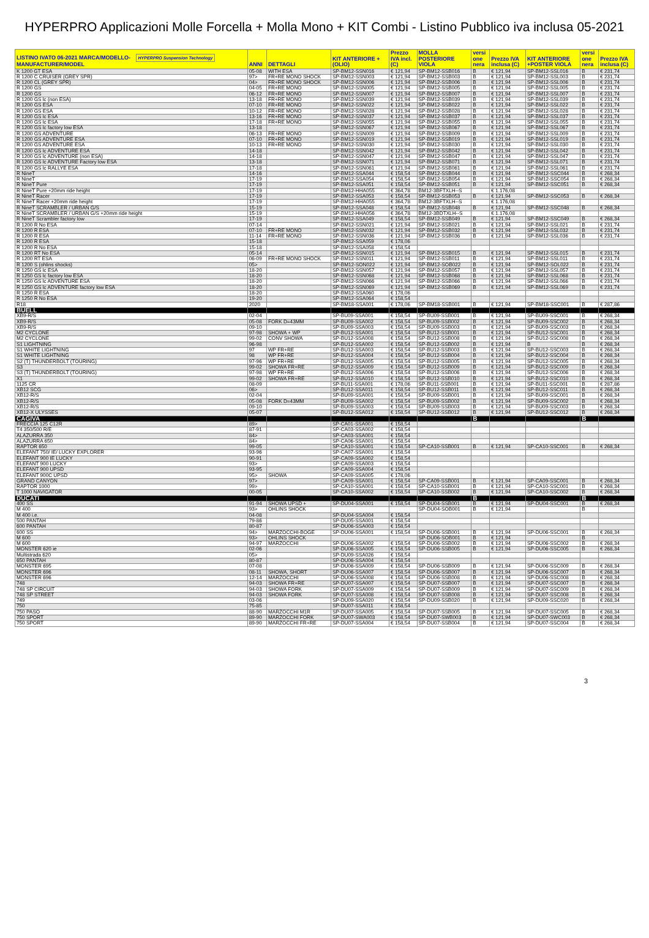HYPERPRO Applicazioni Molle Forcella + Molla Mono + KIT Combi - Listino Pubblico iva inclusa 05-2021
| LISTINO IVATO 06-2021 MARCA/MODELLO- HYPERPRO Suspension Technology MANUFACTURER/MODEL | ANNI | DETTAGLI | KIT ANTERIORE + (OLIO) | Prezzo IVA incl. (C) | MOLLA POSTERIORE VIOLA | versi one nera | Prezzo IVA inclusa (C) | KIT ANTERIORE +POSTER VIOLA | versi one nera | Prezzo IVA inclusa (C) |
| --- | --- | --- | --- | --- | --- | --- | --- | --- | --- | --- |
| K 1200 GT ESA | 05-08 | WITH ESA | SP-BM12-SSN016 | € 121,94 | SP-BM12-SSB016 | B | € 121,94 | SP-BM12-SSL016 | B | € 231,74 |
| R 1200 C CRUISER (GREY SPR) | 97> | FR+RE MONO SHOCK | SP-BM12-SSN003 | € 121,94 | SP-BM12-SSB003 | B | € 121,94 | SP-BM12-SSL003 | B | € 231,74 |
| R 1200 CL (GREY SPR) | 04> | FR+RE MONO SHOCK | SP-BM12-SSN006 | € 121,94 | SP-BM12-SSB006 | B | € 121,94 | SP-BM12-SSL006 | B | € 231,74 |
| R 1200 GS | 04-05 | FR+RE MONO | SP-BM12-SSN005 | € 121,94 | SP-BM12-SSB005 | B | € 121,94 | SP-BM12-SSL005 | B | € 231,74 |
| R 1200 GS | 06-12 | FR+RE MONO | SP-BM12-SSN007 | € 121,94 | SP-BM12-SSB007 | B | € 121,94 | SP-BM12-SSL007 | B | € 231,74 |
| R 1200 GS lc (non ESA) | 13-18 | FR+RE MONO | SP-BM12-SSN039 | € 121,94 | SP-BM12-SSB039 | B | € 121,94 | SP-BM12-SSL039 | B | € 231,74 |
| R 1200 GS ESA | 07-10 | FR+RE MONO | SP-BM12-SSN022 | € 121,94 | SP-BM12-SSB022 | B | € 121,94 | SP-BM12-SSL022 | B | € 231,74 |
| R 1200 GS ESA | 10-12 | FR+RE MONO | SP-BM12-SSN028 | € 121,94 | SP-BM12-SSB028 | B | € 121,94 | SP-BM12-SSL028 | B | € 231,74 |
| R 1200 GS lc ESA | 13-16 | FR+RE MONO | SP-BM12-SSN037 | € 121,94 | SP-BM12-SSB037 | B | € 121,94 | SP-BM12-SSL037 | B | € 231,74 |
| R 1200 GS lc ESA | 17-18 | FR+RE MONO | SP-BM12-SSN055 | € 121,94 | SP-BM12-SSB055 | B | € 121,94 | SP-BM12-SSL055 | B | € 231,74 |
| R 1200 GS lc factory low ESA | 13-18 | | SP-BM12-SSN067 | € 121,94 | SP-BM12-SSB067 | B | € 121,94 | SP-BM12-SSL067 | B | € 231,74 |
| R 1200 GS ADVENTURE | 06-13 | FR+RE MONO | SP-BM12-SSN009 | € 121,94 | SP-BM12-SSB009 | B | € 121,94 | SP-BM12-SSL009 | B | € 231,74 |
| R 1200 GS ADVENTURE ESA | 07-10 | FR+RE MONO | SP-BM12-SSN019 | € 121,94 | SP-BM12-SSB019 | B | € 121,94 | SP-BM12-SSL019 | B | € 231,74 |
| R 1200 GS ADVENTURE ESA | 10-13 | FR+RE MONO | SP-BM12-SSN030 | € 121,94 | SP-BM12-SSB030 | B | € 121,94 | SP-BM12-SSL030 | B | € 231,74 |
| R 1200 GS lc ADVENTURE ESA | 14-18 | | SP-BM12-SSN042 | € 121,94 | SP-BM12-SSB042 | B | € 121,94 | SP-BM12-SSL042 | B | € 231,74 |
| R 1200 GS lc ADVENTURE (non ESA) | 14-18 | | SP-BM12-SSN047 | € 121,94 | SP-BM12-SSB047 | B | € 121,94 | SP-BM12-SSL047 | B | € 231,74 |
| R 1200 GS lc ADVENTURE Factory low ESA | 13-18 | | SP-BM12-SSN071 | € 121,94 | SP-BM12-SSB071 | B | € 121,94 | SP-BM12-SSL071 | B | € 231,74 |
| R 1200 GS lc RALLYE ESA | 17-18 | | SP-BM12-SSN061 | € 121,94 | SP-BM12-SSB061 | B | € 121,94 | SP-BM12-SSL061 | B | € 231,74 |
| R NineT | 14-16 | | SP-BM12-SSA044 | € 158,54 | SP-BM12-SSB044 | B | € 121,94 | SP-BM12-SSC044 | B | € 268,34 |
| R NineT | 17-19 | | SP-BM12-SSA054 | € 158,54 | SP-BM12-SSB054 | B | € 121,94 | SP-BM12-SSC054 | B | € 268,34 |
| R NineT Pure | 17-19 | | SP-BM12-SSA051 | € 158,54 | SP-BM12-SSB051 | B | € 121,94 | SP-BM12-SSC051 | B | € 268,34 |
| R NineT Pure +20mm ride height | 17-19 | | SP-BM12-HHA055 | € 364,78 | BM12-3BFTXLH--S | | € 1.176,08 | | | |
| R NineT Racer | 17-19 | | SP-BM12-SSA053 | € 158,54 | SP-BM12-SSB053 | B | € 121,94 | SP-BM12-SSC053 | B | € 268,34 |
| R NineT Racer +20mm ride height | 17-19 | | SP-BM12-HHA055 | € 364,78 | BM12-3BFTXLH--S | | € 1.176,08 | | | |
| R NineT SCRAMBLER / URBAN G/S | 15-19 | | SP-BM12-SSA048 | € 158,54 | SP-BM12-SSB048 | B | € 121,94 | SP-BM12-SSC048 | B | € 268,34 |
| R NineT SCRAMBLER / URBAN G/S +20mm ride height | 15-19 | | SP-BM12-HHA056 | € 364,78 | BM12-3BDTXLH--S | | € 1.176,08 | | | |
| R NineT Scrambler factory low | 17-19 | | SP-BM12-SSA049 | € 158,54 | SP-BM12-SSB049 | B | € 121,94 | SP-BM12-SSC049 | B | € 268,34 |
| R 1200 R No ESA | 07-14 | | SP-BM12-SSN021 | € 121,94 | SP-BM12-SSB021 | B | € 121,94 | SP-BM12-SSL021 | B | € 231,74 |
| R 1200 R ESA | 07-10 | FR+RE MONO | SP-BM12-SSN032 | € 121,94 | SP-BM12-SSB032 | B | € 121,94 | SP-BM12-SSL032 | B | € 231,74 |
| R 1200 R ESA | 11-14 | FR+RE MONO | SP-BM12-SSN036 | € 121,94 | SP-BM12-SSB036 | B | € 121,94 | SP-BM12-SSL036 | B | € 231,74 |
| R 1200 R ESA | 15-18 | | SP-BM12-SSA059 | € 178,06 | | | | | | |
| R 1200 R No ESA | 15-18 | | SP-BM12-SSA058 | € 158,54 | | | | | | |
| R 1200 RT No ESA | 05-14 | | SP-BM12-SSN015 | € 121,94 | SP-BM12-SSB015 | B | € 121,94 | SP-BM12-SSL015 | B | € 231,74 |
| R 1200 RT ESA | 06-09 | FR+RE MONO SHOCK | SP-BM12-SSN011 | € 121,94 | SP-BM12-SSB011 | B | € 121,94 | SP-BM12-SSL011 | B | € 231,74 |
| R 1200 S (ohlins shocks) | 05> | | SP-BM12-SON022 | € 121,94 | SP-BM12-SOB022 | B | € 121,94 | SP-BM12-SOL022 | B | € 231,74 |
| R 1250 GS lc ESA | 18-20 | | SP-BM12-SSN057 | € 121,94 | SP-BM12-SSB057 | B | € 121,94 | SP-BM12-SSL057 | B | € 231,74 |
| R 1250 GS lc factory low ESA | 18-20 | | SP-BM12-SSN068 | € 121,94 | SP-BM12-SSB068 | B | € 121,94 | SP-BM12-SSL068 | B | € 231,74 |
| R 1250 GS lc ADVENTURE ESA | 18-20 | | SP-BM12-SSN066 | € 121,94 | SP-BM12-SSB066 | B | € 121,94 | SP-BM12-SSL066 | B | € 231,74 |
| R 1250 GS lc ADVENTURE factory low ESA | 18-20 | | SP-BM12-SSN069 | € 121,94 | SP-BM12-SSB069 | B | € 121,94 | SP-BM12-SSL069 | B | € 231,74 |
| R 1250 R ESA | 18-20 | | SP-BM12-SSA060 | € 178,06 | | | | | | |
| R 1250 R No ESA | 19-20 | | SP-BM12-SSA064 | € 158,54 | | | | | | |
| R18 | 2020 | | SP-BM18-SSA001 | € 178,06 | SP-BM18-SSB001 | B | € 121,94 | SP-BM18-SSC001 | B | € 287,86 |
| BUELL | | | | | | | | | | |
| XB9-R/S | 02-04 | | SP-BU09-SSA001 | € 158,54 | SP-BU09-SSB001 | B | € 121,94 | SP-BU09-SSC001 | B | € 268,34 |
| XB9-R/S | 05-08 | FORK D=43MM | SP-BU09-SSA002 | € 158,54 | SP-BU09-SSB002 | B | € 121,94 | SP-BU09-SSC002 | B | € 268,34 |
| XB9-R/S | 09-10 | | SP-BU09-SSA003 | € 158,54 | SP-BU09-SSB003 | B | € 121,94 | SP-BU09-SSC003 | B | € 268,34 |
| M2 CYCLONE | 97-98 | SHOWA + WP | SP-BU12-SSA001 | € 158,54 | SP-BU12-SSB001 | B | € 121,94 | SP-BU12-SSC001 | B | € 268,34 |
| M2 CYCLONE | 99-02 | CONV SHOWA | SP-BU12-SSA008 | € 158,54 | SP-BU12-SSB008 | B | € 121,94 | SP-BU12-SSC008 | B | € 268,34 |
| S1 LIGHTNING | 96-98 | | SP-BU12-SSA002 | € 158,54 | SP-BU12-SSB002 | B | € 121,94 | B | B | € 268,34 |
| S1 WHITE LIGHTNING | 97 | WP FR+RE | SP-BU12-SSA003 | € 158,54 | SP-BU12-SSB003 | B | € 121,94 | SP-BU12-SSC003 | B | € 268,34 |
| S1 WHITE LIGHTNING | 98 | WP FR+RE | SP-BU12-SSA004 | € 158,54 | SP-BU12-SSB004 | B | € 121,94 | SP-BU12-SSC004 | B | € 268,34 |
| S2 (T) THUNDERBOLT (TOURING) | 97-96 | WP FR+RE | SP-BU12-SSA005 | € 158,54 | SP-BU12-SSB005 | B | € 121,94 | SP-BU12-SSC005 | B | € 268,34 |
| S3 | 99-02 | SHOWA FR+RE | SP-BU12-SSA009 | € 158,54 | SP-BU12-SSB009 | B | € 121,94 | SP-BU12-SSC009 | B | € 268,34 |
| S3 (T) THUNDERBOLT (TOURING) | 97-98 | WP FR+RE | SP-BU12-SSA006 | € 158,54 | SP-BU12-SSB006 | B | € 121,94 | SP-BU12-SSC006 | B | € 268,34 |
| X1 | 99-02 | SHOWA FR+RE | SP-BU12-SSA010 | € 158,54 | SP-BU12-SSB010 | B | € 121,94 | SP-BU12-SSC010 | B | € 268,34 |
| 1125 CR | 08-09 | | SP-BU11-SSA001 | € 178,06 | SP-BU11-SSB001 | B | € 121,94 | SP-BU11-SSC001 | B | € 287,86 |
| XB12 SCG | 06> | | SP-BU12-SSA011 | € 158,54 | SP-BU12-SSB011 | B | € 121,94 | SP-BU12-SSC011 | B | € 268,34 |
| XB12-R/S | 02-04 | | SP-BU09-SSA001 | € 158,54 | SP-BU09-SSB001 | B | € 121,94 | SP-BU09-SSC001 | B | € 268,34 |
| XB12-R/S | 05-08 | FORK D=43MM | SP-BU09-SSA002 | € 158,54 | SP-BU09-SSB002 | B | € 121,94 | SP-BU09-SSC002 | B | € 268,34 |
| XB12-R/S | 09-10 | | SP-BU09-SSA003 | € 158,54 | SP-BU09-SSB003 | B | € 121,94 | SP-BU09-SSC003 | B | € 268,34 |
| XB12-X ULYSSES | 05-07 | | SP-BU12-SSA012 | € 158,54 | SP-BU12-SSB012 | B | € 121,94 | SP-BU12-SSC012 | B | € 268,34 |
| CAGIVA | | | | | | B | | | B | |
| FRECCIA 125 C12R | 89> | | SP-CA01-SSA001 | € 158,54 | | | | | | |
| T4 350/500 R/E | 87-91 | | SP-CA03-SSA002 | € 158,54 | | | | | | |
| ALAZURRA 350 | 84> | | SP-CA03-SSA001 | € 158,54 | | | | | | |
| ALAZURRA 650 | 84> | | SP-CA06-SSA001 | € 158,54 | | | | | | |
| RAPTOR 650 | 99-05 | | SP-CA10-SSA001 | € 158,54 | SP-CA10-SSB001 | B | € 121,94 | SP-CA10-SSC001 | B | € 268,34 |
| ELEFANT 750/ IE/ LUCKY EXPLORER | 93-96 | | SP-CA07-SSA001 | € 158,54 | | | | | | |
| ELEFANT 900 IE LUCKY | 90-91 | | SP-CA09-SSA002 | € 158,54 | | | | | | |
| ELEFANT 900 LUCKY | 93> | | SP-CA09-SSA003 | € 158,54 | | | | | | |
| ELEFANT 900 UPSD | 93-95 | | SP-CA09-SSA004 | € 158,54 | | | | | | |
| ELEFANT 900C UPSD | 95> | SHOWA | SP-CA09-SSA005 | € 178,06 | | | | | | |
| GRAND CANYON | 97> | | SP-CA09-SSA001 | € 158,54 | SP-CA09-SSB001 | B | € 121,94 | SP-CA09-SSC001 | B | € 268,34 |
| RAPTOR 1000 | 99> | | SP-CA10-SSA001 | € 158,54 | SP-CA10-SSB001 | B | € 121,94 | SP-CA10-SSC001 | B | € 268,34 |
| T 1000 NAVIGATOR | 00-05 | | SP-CA10-SSA002 | € 158,54 | SP-CA10-SSB002 | B | € 121,94 | SP-CA10-SSC002 | B | € 268,34 |
| DUCATI | | | | | | B | | | B | |
| 400 SS | 91-94 | SHOWA UPSD + | SP-DU04-SSA001 | € 158,54 | SP-DU04-SSB001 | B | € 121,94 | SP-DU04-SSC001 | B | € 268,34 |
| M 400 | 93> | OHLINS SHOCK | | | SP-DU04-SOB001 | B | € 121,94 | | B | |
| M 400 i.e. | 04-08 | | SP-DU04-SSA004 | € 158,54 | | | | | | |
| 500 PANTAH | 79-86 | | SP-DU05-SSA001 | € 158,54 | | | | | | |
| 600 PANTAH | 80-87 | | SP-DU06-SSA003 | € 158,54 | | | | | | |
| 600 SS | 94> | MARZOCCHI-BOGE | SP-DU06-SSA001 | € 158,54 | SP-DU06-SSB001 | B | € 121,94 | SP-DU06-SSC001 | B | € 268,34 |
| M 600 | 93> | OHLINS SHOCK | | | SP-DU06-SOB001 | B | € 121,94 | | B | |
| M 600 | 94-97 | MARZOCCHI | SP-DU06-SSA002 | € 158,54 | SP-DU06-SSB002 | B | € 121,94 | SP-DU06-SSC002 | B | € 268,34 |
| MONSTER 620 ie | 02-06 | | SP-DU06-SSA005 | € 158,54 | SP-DU06-SSB005 | B | € 121,94 | SP-DU06-SSC005 | B | € 268,34 |
| Multistrada 620 | 05> | | SP-DU09-SSA026 | € 158,54 | | | | | | |
| 650 PANTAH | 80-87 | | SP-DU06-SSA004 | € 158,54 | | | | | | |
| MONSTER 695 | 07-08 | | SP-DU06-SSA009 | € 158,54 | SP-DU06-SSB009 | B | € 121,94 | SP-DU06-SSC009 | B | € 268,34 |
| MONSTER 696 | 08-11 | SHOWA, SHORT | SP-DU06-SSA007 | € 158,54 | SP-DU06-SSB007 | B | € 121,94 | SP-DU06-SSC007 | B | € 268,34 |
| MONSTER 696 | 12-14 | MARZOCCHI | SP-DU06-SSA008 | € 158,54 | SP-DU06-SSB008 | B | € 121,94 | SP-DU06-SSC008 | B | € 268,34 |
| 748 | 94-03 | SHOWA FR+RE | SP-DU07-SSA007 | € 158,54 | SP-DU07-SSB007 | B | € 121,94 | SP-DU07-SSC007 | B | € 268,34 |
| 748 SP CIRCUIT | 94-03 | SHOWA FORK | SP-DU07-SSA009 | € 158,54 | SP-DU07-SSB009 | B | € 121,94 | SP-DU07-SSC009 | B | € 268,34 |
| 748 SP STREET | 94-03 | SHOWA FORK | SP-DU07-SSA008 | € 158,54 | SP-DU07-SSB008 | B | € 121,94 | SP-DU07-SSC008 | B | € 268,34 |
| 749 | 03-06 | | SP-DU09-SSA020 | € 158,54 | SP-DU09-SSB020 | B | € 121,94 | SP-DU09-SSC020 | B | € 268,34 |
| 750 | 75-85 | | SP-DU07-SSA011 | € 158,54 | | | | | | |
| 750 PASO | 88-90 | MARZOCCHI M1R | SP-DU07-SSA005 | € 158,54 | SP-DU07-SSB005 | B | € 121,94 | SP-DU07-SSC005 | B | € 268,34 |
| 750 SPORT | 89-90 | MARZOCCHI FORK | SP-DU07-SWA003 | € 158,54 | SP-DU07-SWB003 | B | € 121,94 | SP-DU07-SWC003 | B | € 268,34 |
| 750 SPORT | 89-90 | MARZOCCHI FR+RE | SP-DU07-SSA004 | € 158,54 | SP-DU07-SSB004 | B | € 121,94 | SP-DU07-SSC004 | B | € 268,34 |
3